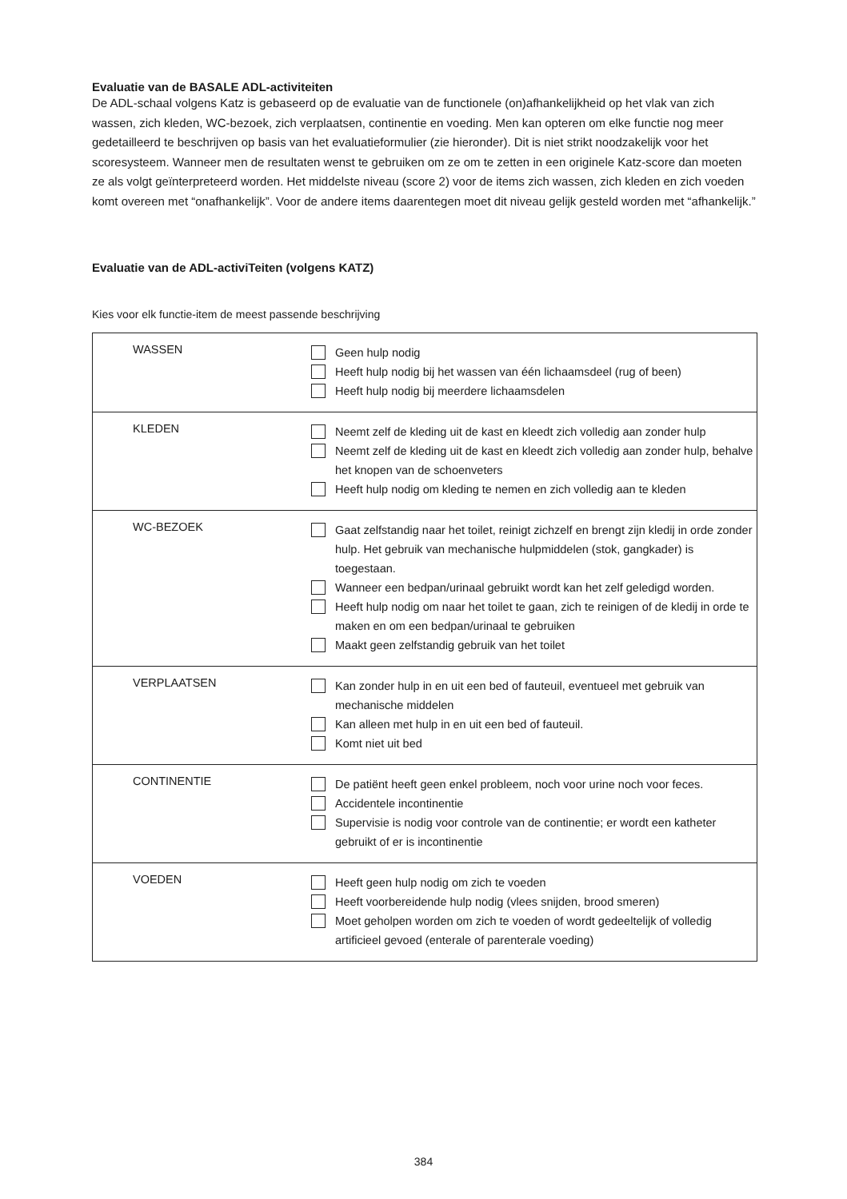Evaluatie van de BASALE ADL-activiteiten
De ADL-schaal volgens Katz is gebaseerd op de evaluatie van de functionele (on)afhankelijkheid op het vlak van zich wassen, zich kleden, WC-bezoek, zich verplaatsen, continentie en voeding. Men kan opteren om elke functie nog meer gedetailleerd te beschrijven op basis van het evaluatieformulier (zie hieronder). Dit is niet strikt noodzakelijk voor het scoresysteem. Wanneer men de resultaten wenst te gebruiken om ze om te zetten in een originele Katz-score dan moeten ze als volgt geïnterpreteerd worden. Het middelste niveau (score 2) voor de items zich wassen, zich kleden en zich voeden komt overeen met “onafhankelijk”. Voor de andere items daarentegen moet dit niveau gelijk gesteld worden met “afhankelijk.”
Evaluatie van de ADL-activiTeiten (volgens KATZ)
Kies voor elk functie-item de meest passende beschrijving
| WASSEN | Geen hulp nodig Heeft hulp nodig bij het wassen van één lichaamsdeel (rug of been) Heeft hulp nodig bij meerdere lichaamsdelen |
| KLEDEN | Neemt zelf de kleding uit de kast en kleedt zich volledig aan zonder hulp Neemt zelf de kleding uit de kast en kleedt zich volledig aan zonder hulp, behalve het knopen van de schoenveters Heeft hulp nodig om kleding te nemen en zich volledig aan te kleden |
| WC-BEZOEK | Gaat zelfstandig naar het toilet, reinigt zichzelf en brengt zijn kledij in orde zonder hulp. Het gebruik van mechanische hulpmiddelen (stok, gangkader) is toegestaan. Wanneer een bedpan/urinaal gebruikt wordt kan het zelf geledigd worden. Heeft hulp nodig om naar het toilet te gaan, zich te reinigen of de kledij in orde te maken en om een bedpan/urinaal te gebruiken Maakt geen zelfstandig gebruik van het toilet |
| VERPLAATSEN | Kan zonder hulp in en uit een bed of fauteuil, eventueel met gebruik van mechanische middelen Kan alleen met hulp in en uit een bed of fauteuil. Komt niet uit bed |
| CONTINENTIE | De patiënt heeft geen enkel probleem, noch voor urine noch voor feces. Accidentele incontinentie Supervisie is nodig voor controle van de continentie; er wordt een katheter gebruikt of er is incontinentie |
| VOEDEN | Heeft geen hulp nodig om zich te voeden Heeft voorbereidende hulp nodig (vlees snijden, brood smeren) Moet geholpen worden om zich te voeden of wordt gedeeltelijk of volledig artificieel gevoed (enterale of parenterale voeding) |
384